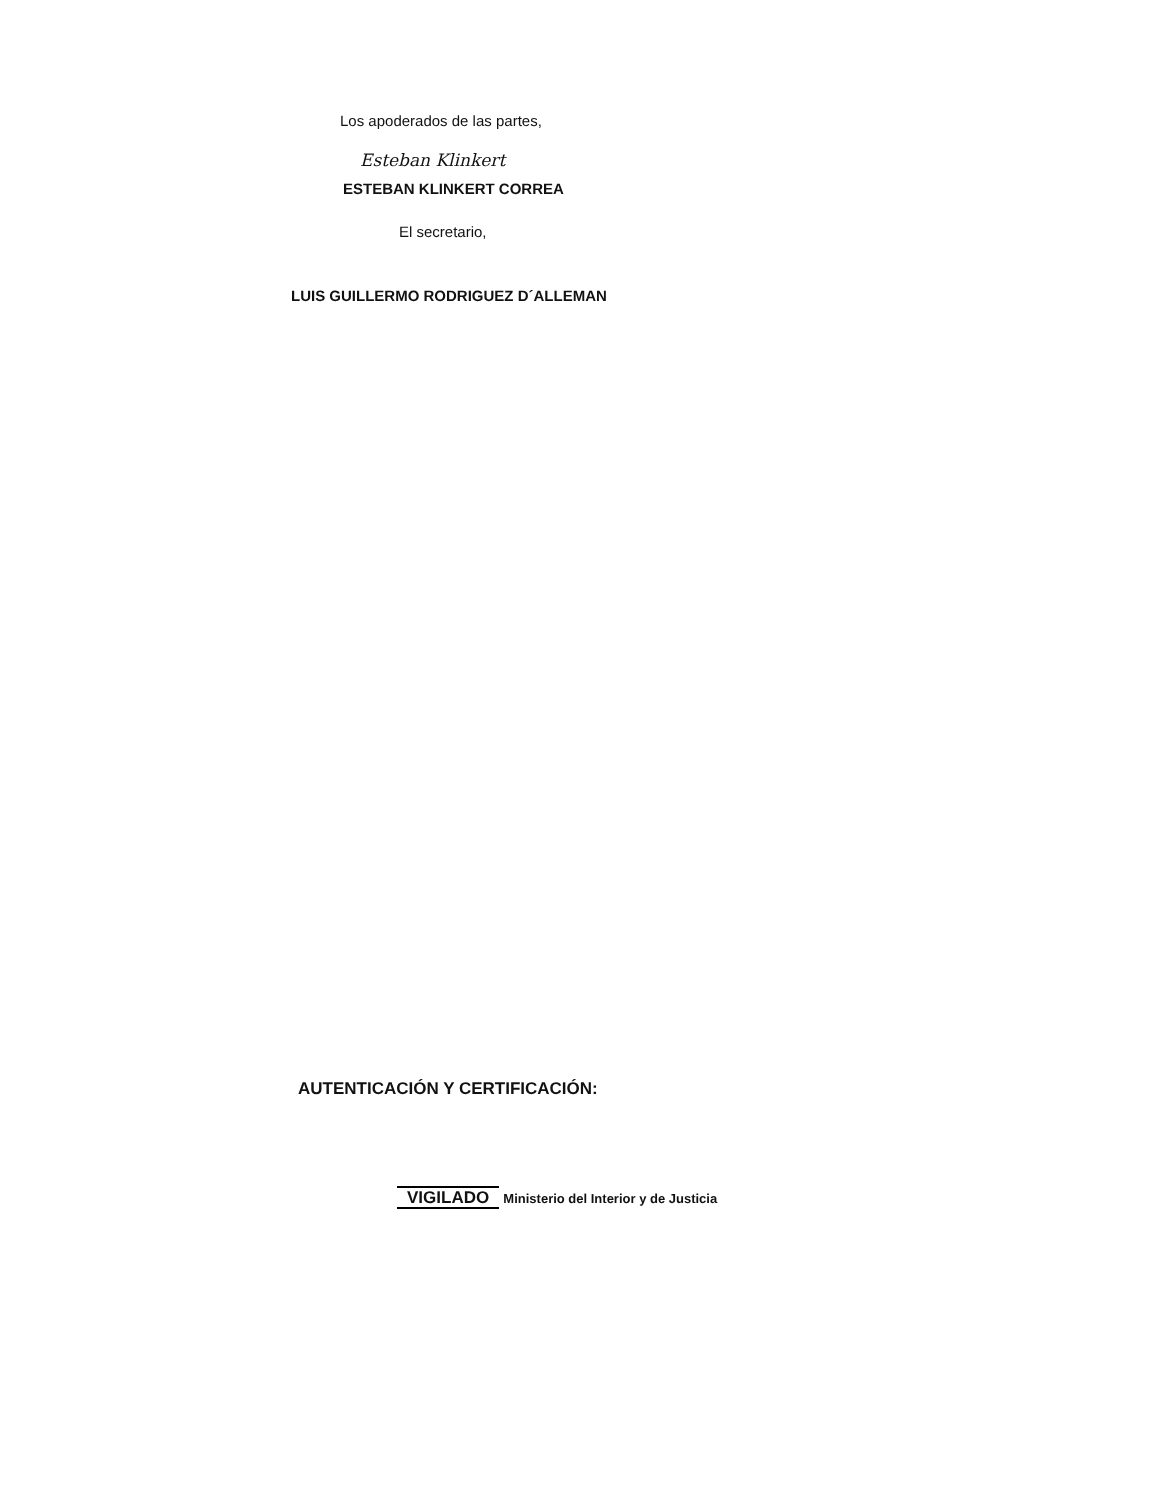Los apoderados de las partes,
Esteban Klinkert
ESTEBAN KLINKERT CORREA
El secretario,
LUIS GUILLERMO RODRIGUEZ D´ALLEMAN
AUTENTICACIÓN Y CERTIFICACIÓN:
VIGILADO Ministerio del Interior y de Justicia